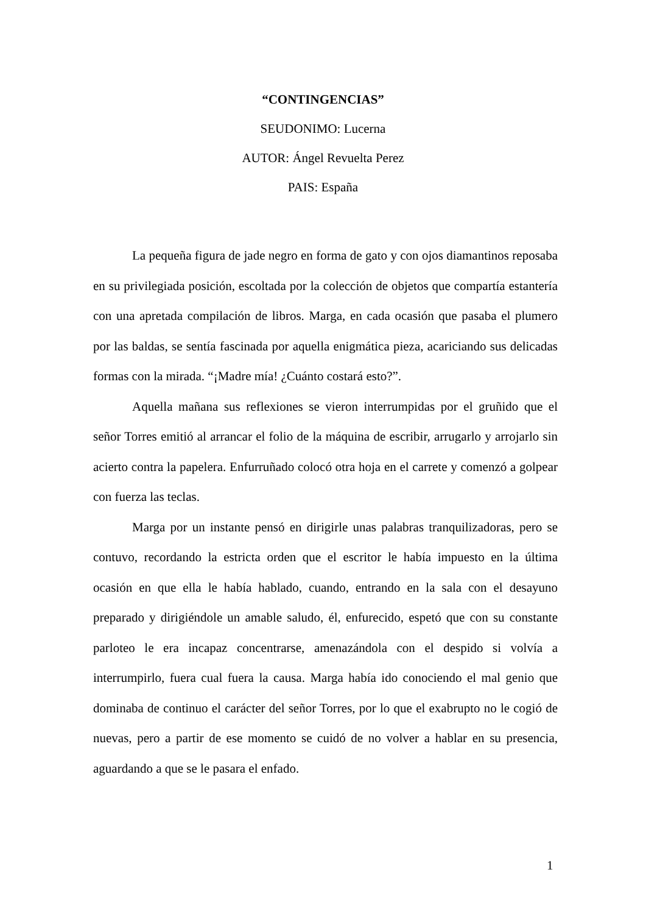“CONTINGENCIAS”
SEUDONIMO: Lucerna
AUTOR: Ángel Revuelta Perez
PAIS: España
La pequeña figura de jade negro en forma de gato y con ojos diamantinos reposaba en su privilegiada posición, escoltada por la colección de objetos que compartía estantería con una apretada compilación de libros. Marga, en cada ocasión que pasaba el plumero por las baldas, se sentía fascinada por aquella enigmática pieza, acariciando sus delicadas formas con la mirada. “¡Madre mía! ¿Cuánto costará esto?”.
Aquella mañana sus reflexiones se vieron interrumpidas por el gruñido que el señor Torres emitió al arrancar el folio de la máquina de escribir, arrugarlo y arrojarlo sin acierto contra la papelera. Enfurruñado colocó otra hoja en el carrete y comenzó a golpear con fuerza las teclas.
Marga por un instante pensó en dirigirle unas palabras tranquilizadoras, pero se contuvo, recordando la estricta orden que el escritor le había impuesto en la última ocasión en que ella le había hablado, cuando, entrando en la sala con el desayuno preparado y dirigiéndole un amable saludo, él, enfurecido, espetó que con su constante parloteo le era incapaz concentrarse, amenazándola con el despido si volvía a interrumpirlo, fuera cual fuera la causa. Marga había ido conociendo el mal genio que dominaba de continuo el carácter del señor Torres, por lo que el exabrupto no le cogió de nuevas, pero a partir de ese momento se cuidó de no volver a hablar en su presencia, aguardando a que se le pasara el enfado.
1